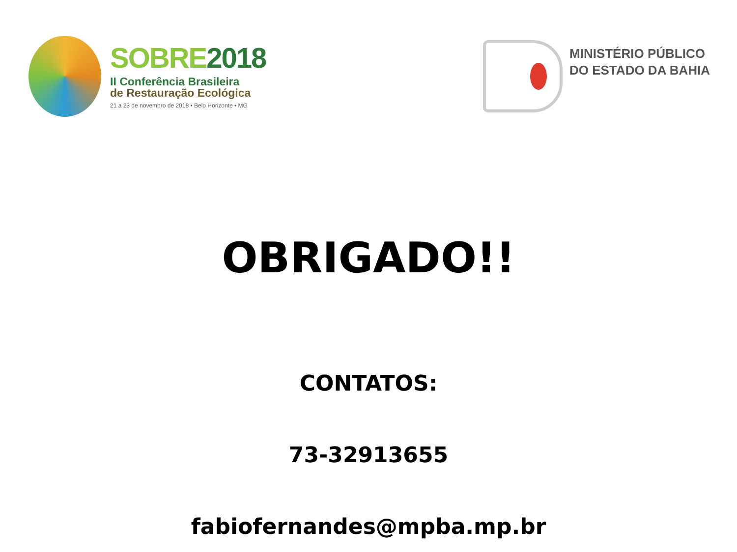SOBRE2018
II Conferência Brasileira
de Restauração Ecológica
21 a 23 de novembro de 2018 • Belo Horizonte • MG
MINISTÉRIO PÚBLICO
DO ESTADO DA BAHIA
OBRIGADO!!
CONTATOS:
73-32913655
fabiofernandes@mpba.mp.br